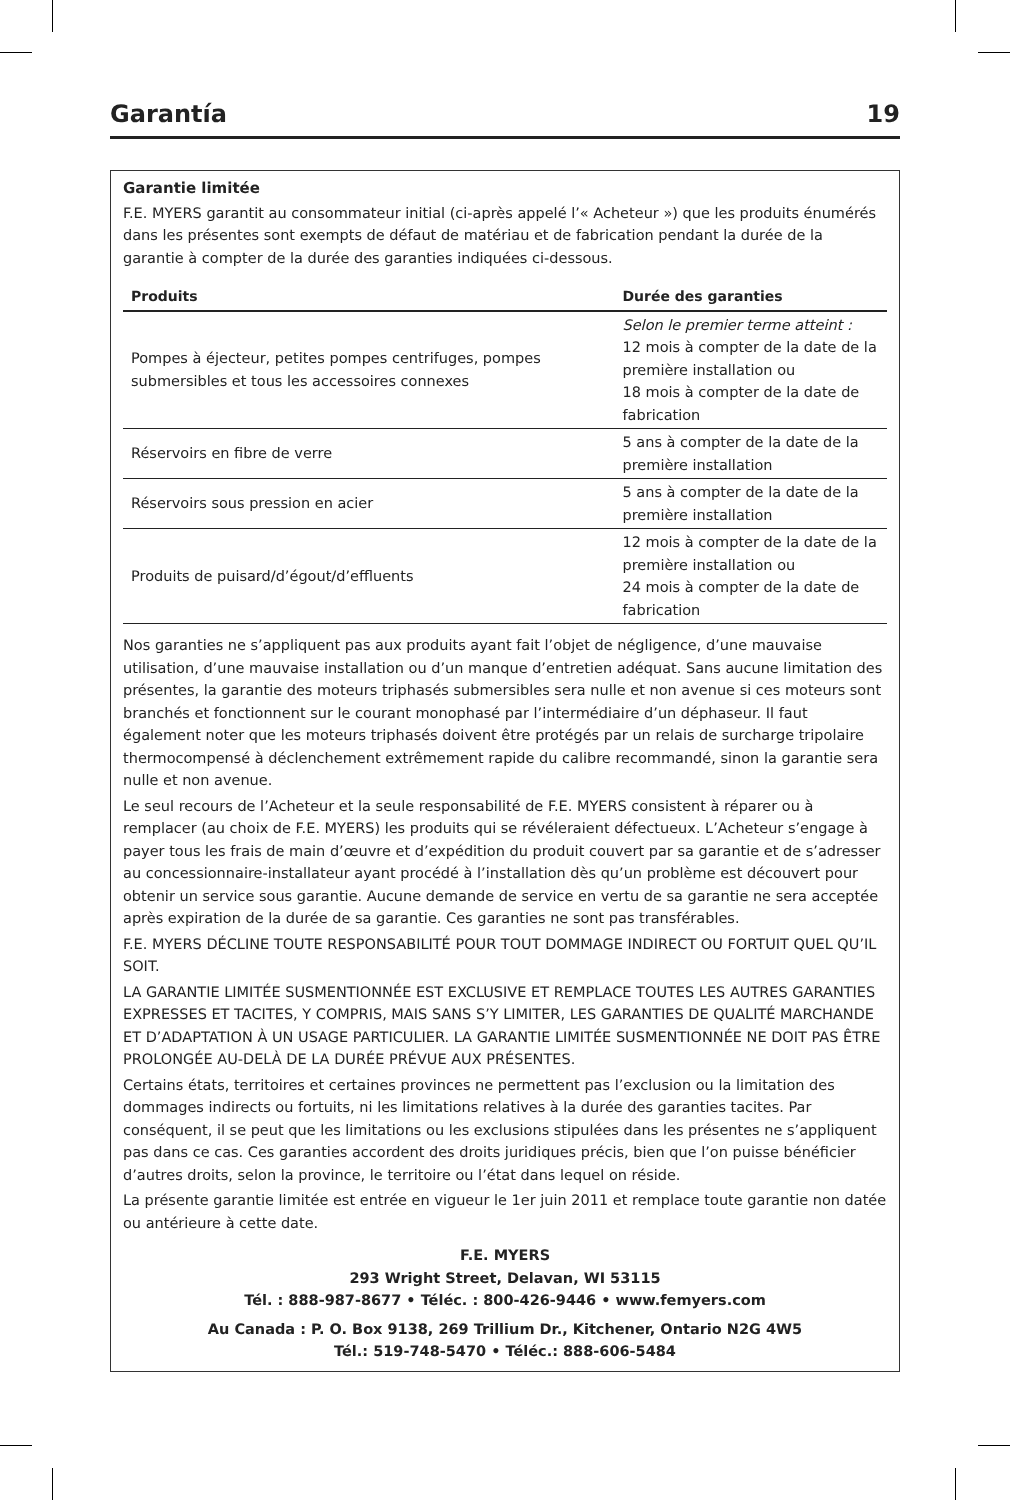Garantía 19
Garantie limitée
F.E. MYERS garantit au consommateur initial (ci-après appelé l’« Acheteur ») que les produits énumérés dans les présentes sont exempts de défaut de matériau et de fabrication pendant la durée de la garantie à compter de la durée des garanties indiquées ci-dessous.
| Produits | Durée des garanties |
| --- | --- |
| Pompes à éjecteur, petites pompes centrifuges, pompes submersibles et tous les accessoires connexes | Selon le premier terme atteint : 12 mois à compter de la date de la première installation ou 18 mois à compter de la date de fabrication |
| Réservoirs en fibre de verre | 5 ans à compter de la date de la première installation |
| Réservoirs sous pression en acier | 5 ans à compter de la date de la première installation |
| Produits de puisard/d’égout/d’effluents | 12 mois à compter de la date de la première installation ou 24 mois à compter de la date de fabrication |
Nos garanties ne s’appliquent pas aux produits ayant fait l’objet de négligence, d’une mauvaise utilisation, d’une mauvaise installation ou d’un manque d’entretien adéquat. Sans aucune limitation des présentes, la garantie des moteurs triphasés submersibles sera nulle et non avenue si ces moteurs sont branchés et fonctionnent sur le courant monophasé par l’intermédiaire d’un déphaseur. Il faut également noter que les moteurs triphasés doivent être protégés par un relais de surcharge tripolaire thermocompensé à déclenchement extrêmement rapide du calibre recommandé, sinon la garantie sera nulle et non avenue.
Le seul recours de l’Acheteur et la seule responsabilité de F.E. MYERS consistent à réparer ou à remplacer (au choix de F.E. MYERS) les produits qui se révéleraient défectueux. L’Acheteur s’engage à payer tous les frais de main d’œuvre et d’expédition du produit couvert par sa garantie et de s’adresser au concessionnaire-installateur ayant procédé à l’installation dès qu’un problème est découvert pour obtenir un service sous garantie. Aucune demande de service en vertu de sa garantie ne sera acceptée après expiration de la durée de sa garantie. Ces garanties ne sont pas transférables.
F.E. MYERS DÉCLINE TOUTE RESPONSABILITÉ POUR TOUT DOMMAGE INDIRECT OU FORTUIT QUEL QU’IL SOIT.
LA GARANTIE LIMITÉE SUSMENTIONNÉE EST EXCLUSIVE ET REMPLACE TOUTES LES AUTRES GARANTIES EXPRESSES ET TACITES, Y COMPRIS, MAIS SANS S’Y LIMITER, LES GARANTIES DE QUALITÉ MARCHANDE ET D’ADAPTATION À UN USAGE PARTICULIER. LA GARANTIE LIMITÉE SUSMENTIONNÉE NE DOIT PAS ÊTRE PROLONGÉE AU-DELÀ DE LA DURÉE PRÉVUE AUX PRÉSENTES.
Certains états, territoires et certaines provinces ne permettent pas l’exclusion ou la limitation des dommages indirects ou fortuits, ni les limitations relatives à la durée des garanties tacites. Par conséquent, il se peut que les limitations ou les exclusions stipulées dans les présentes ne s’appliquent pas dans ce cas. Ces garanties accordent des droits juridiques précis, bien que l’on puisse bénéficier d’autres droits, selon la province, le territoire ou l’état dans lequel on réside.
La présente garantie limitée est entrée en vigueur le 1er juin 2011 et remplace toute garantie non datée ou antérieure à cette date.
F.E. MYERS
293 Wright Street, Delavan, WI 53115
Tél. : 888-987-8677 • Téléc. : 800-426-9446 • www.femyers.com
Au Canada : P. O. Box 9138, 269 Trillium Dr., Kitchener, Ontario N2G 4W5
Tél.: 519-748-5470 • Téléc.: 888-606-5484